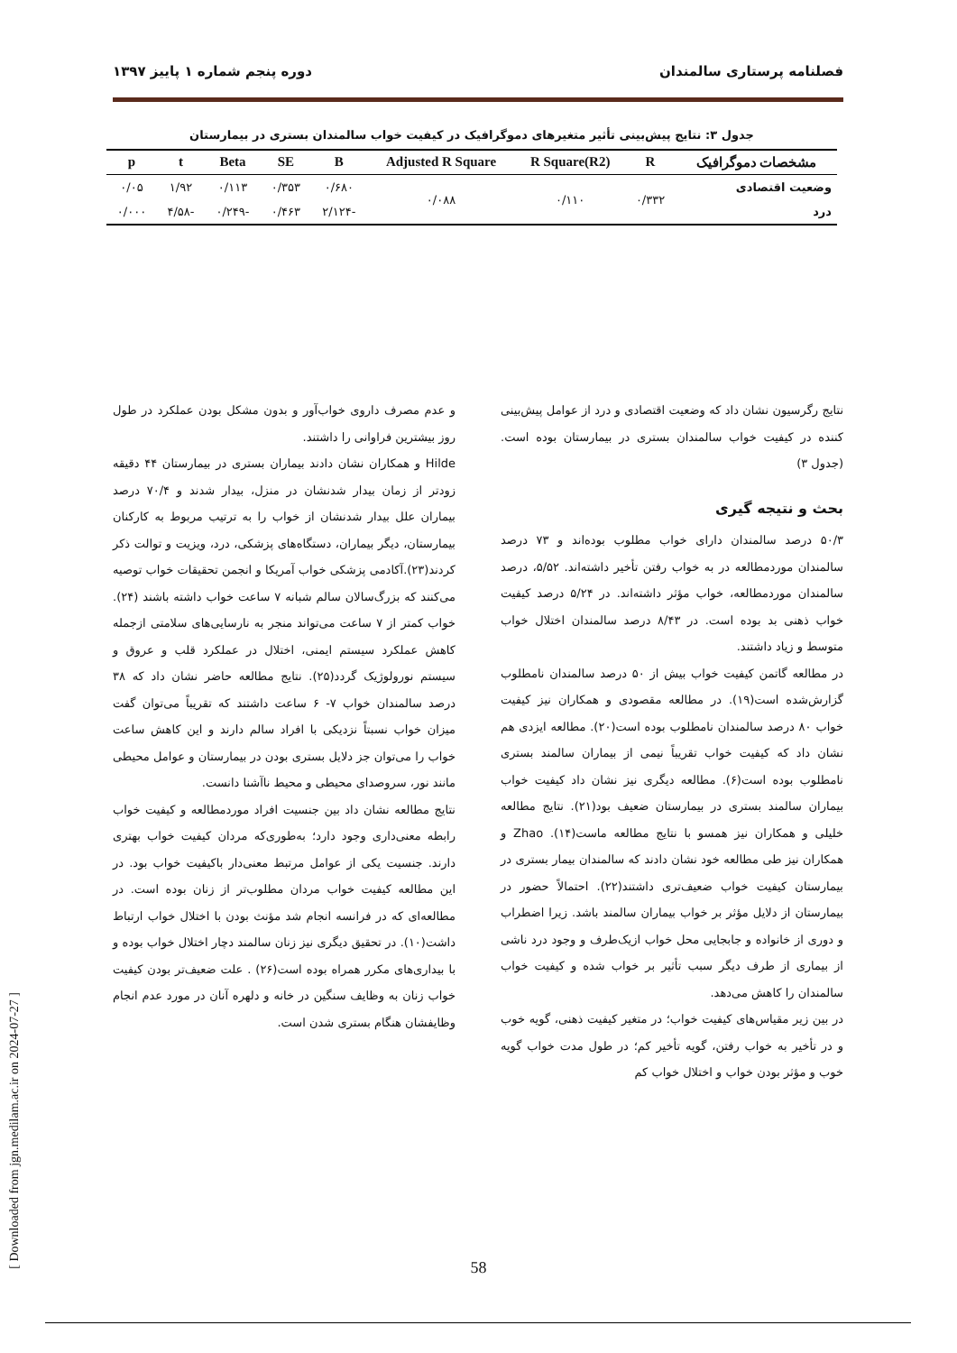فصلنامه پرستاری سالمندان دوره پنجم شماره ۱ پاییز ۱۳۹۷
جدول ۳: نتایج پیش‌بینی تأثیر متغیرهای دموگرافیک در کیفیت خواب سالمندان بستری در بیمارستان
| مشخصات دموگرافیک | R | R Square(R2) | Adjusted R Square | B | SE | Beta | t | p |
| --- | --- | --- | --- | --- | --- | --- | --- | --- |
| وضعیت اقتصادی | ۰/۳۳۲ | ۰/۱۱۰ | ۰/۰۸۸ | ۰/۶۸۰ | ۰/۳۵۳ | ۰/۱۱۳ | ۱/۹۲ | ۰/۰۵ |
| درد | | | | -۲/۱۲۴ | ۰/۴۶۳ | -۰/۲۴۹ | -۴/۵۸ | ۰/۰۰۰ |
نتایج رگرسیون نشان داد که وضعیت اقتصادی و درد از عوامل پیش‌بینی کننده در کیفیت خواب سالمندان بستری در بیمارستان بوده است.(جدول ۳)
بحث و نتیجه گیری
۵۰/۳ درصد سالمندان دارای خواب مطلوب بوده‌اند و ۷۳ درصد سالمندان موردمطالعه در به خواب رفتن تأخیر داشته‌اند. ۵/۵۲، درصد سالمندان موردمطالعه، خواب مؤثر داشته‌اند. در ۵/۲۴ درصد کیفیت خواب ذهنی بد بوده است. در ۸/۴۳ درصد سالمندان اختلال خواب متوسط و زیاد داشتند.
در مطالعه گاتمن کیفیت خواب بیش از ۵۰ درصد سالمندان نامطلوب گزارش‌شده است(۱۹). در مطالعه مقصودی و همکاران نیز کیفیت خواب ۸۰ درصد سالمندان نامطلوب بوده است(۲۰). مطالعه ایزدی هم نشان داد که کیفیت خواب تقریباً نیمی از بیماران سالمند بستری نامطلوب بوده است(۶). مطالعه دیگری نیز نشان داد کیفیت خواب بیماران سالمند بستری در بیمارستان ضعیف بود(۲۱). نتایج مطالعه خلیلی و همکاران نیز همسو با نتایج مطالعه ماست(۱۴). Zhao و همکاران نیز طی مطالعه خود نشان دادند که سالمندان بیمار بستری در بیمارستان کیفیت خواب ضعیف‌تری داشتند(۲۲). احتمالاً حضور در بیمارستان از دلایل مؤثر بر خواب بیماران سالمند باشد. زیرا اضطراب و دوری از خانواده و جابجایی محل خواب ازیک‌طرف و وجود درد ناشی از بیماری از طرف دیگر سبب تأثیر بر خواب شده و کیفیت خواب سالمندان را کاهش می‌دهد.
در بین زیر مقیاس‌های کیفیت خواب؛ در متغیر کیفیت ذهنی، گویه خوب و در تأخیر به خواب رفتن، گویه تأخیر کم؛ در طول مدت خواب گویه خوب و مؤثر بودن خواب و اختلال خواب کم
و عدم مصرف داروی خواب‌آور و بدون مشکل بودن عملکرد در طول روز بیشترین فراوانی را داشتند.
Hilde و همکاران نشان دادند بیماران بستری در بیمارستان ۴۴ دقیقه زودتر از زمان بیدار شدنشان در منزل، بیدار شدند و ۷۰/۴ درصد بیماران علل بیدار شدنشان از خواب را به ترتیب مربوط به کارکنان بیمارستان، دیگر بیماران، دستگاه‌های پزشکی، درد، ویزیت و توالت ذکر کردند(۲۳).آکادمی پزشکی خواب آمریکا و انجمن تحقیقات خواب توصیه می‌کنند که بزرگ‌سالان سالم شبانه ۷ ساعت خواب داشته باشند (۲۴). خواب کمتر از ۷ ساعت می‌تواند منجر به نارسایی‌های سلامتی ازجمله کاهش عملکرد سیستم ایمنی، اختلال در عملکرد قلب و عروق و سیستم نورولوژیک گردد(۲۵). نتایج مطالعه حاضر نشان داد که ۳۸ درصد سالمندان خواب ۷- ۶ ساعت داشتند که تقریباً می‌توان گفت میزان خواب نسبتاً نزدیکی با افراد سالم دارند و این کاهش ساعت خواب را می‌توان جز دلایل بستری بودن در بیمارستان و عوامل محیطی مانند نور، سروصدای محیطی و محیط ناآشنا دانست.
نتایج مطالعه نشان داد بین جنسیت افراد موردمطالعه و کیفیت خواب رابطه معنی‌داری وجود دارد؛ به‌طوری‌که مردان کیفیت خواب بهتری دارند. جنسیت یکی از عوامل مرتبط معنی‌دار باکیفیت خواب بود. در این مطالعه کیفیت خواب مردان مطلوب‌تر از زنان بوده است. در مطالعه‌ای که در فرانسه انجام شد مؤنث بودن با اختلال خواب ارتباط داشت(۱۰). در تحقیق دیگری نیز زنان سالمند دچار اختلال خواب بوده و با بیداری‌های مکرر همراه بوده است(۲۶) . علت ضعیف‌تر بودن کیفیت خواب زنان به وظایف سنگین در خانه و دلهره آنان در مورد عدم انجام وظایفشان هنگام بستری شدن است.
58
[ Downloaded from jgn.medilam.ac.ir on 2024-07-27 ]